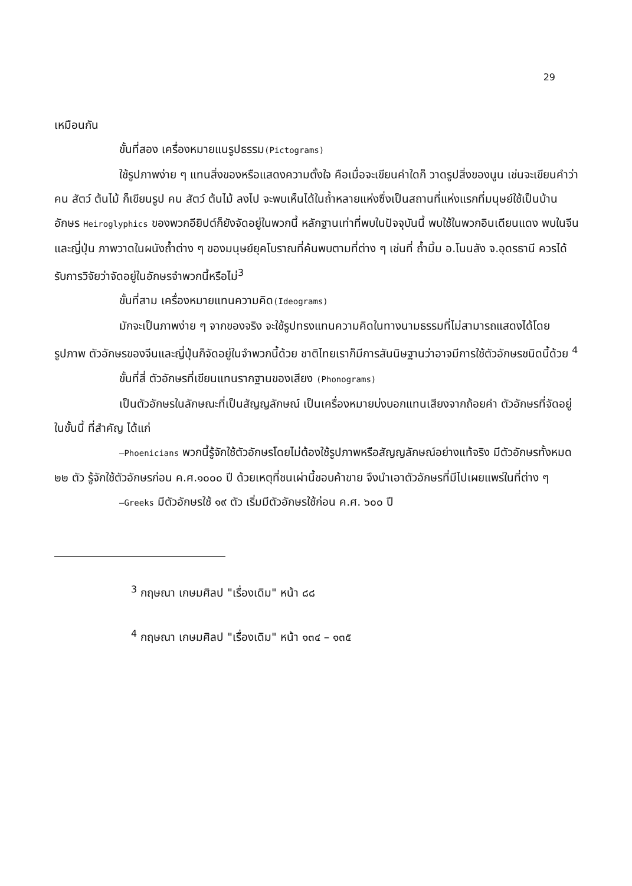29
เหมือนกัน
ขั้นที่สอง เครื่องหมายแนรูปธรรม(Pictograms)
ใช้รูปภาพง่าย ๆ แทนสิ่งของหรือแสดงความตั้งใจ คือเมื่อจะเขียนคำใดก็ วาดรูปสิ่งของนูน เช่นจะเขียนคำว่า คน สัตว์ ต้นไม้ ก็เขียนรูป คน สัตว์ ต้นไม้ ลงไป จะพบเห็นได้ในถ้ำหลายแห่งซึ่งเป็นสถานที่แห่งแรกที่มนุษย์ใช้เป็นบ้าน อักษร Heiroglyphics ของพวกอียิปต์ก็ยังจัดอยู่ในพวกนี้ หลักฐานเท่าที่พบในปัจจุบันนี้ พบใช้ในพวกอินเดียนแดง พบในจีนและญี่ปุ่น ภาพวาดในผนังถ้ำต่าง ๆ ของมนุษย์ยุคโบราณที่ค้นพบตามที่ต่าง ๆ เช่นที่ ถ้ำมิ้ม อ.โนนสัง จ.อุดรธานี ควรได้รับการวิจัยว่าจัดอยู่ในอักษรจำพวกนี้หรือไม่<sup>3</sup>
ขั้นที่สาม เครื่องหมายแทนความคิด(Ideograms)
มักจะเป็นภาพง่าย ๆ จากของจริง จะใช้รูปทรงแทนความคิดในทางนามธรรมที่ไม่สามารถแสดงได้โดยรูปภาพ ตัวอักษรของจีนและญี่ปุ่นก็จัดอยู่ในจำพวกนี้ด้วย ชาติไทยเราก็มีการสันนิษฐานว่าอาจมีการใช้ตัวอักษรชนิดนี้ด้วย <sup>4</sup>
ขั้นที่สี่ ตัวอักษรที่เขียนแทนรากฐานของเสียง (Phonograms)
เป็นตัวอักษรในลักษณะที่เป็นสัญญลักษณ์ เป็นเครื่องหมายบ่งบอกแทนเสียงจากถ้อยคำ ตัวอักษรที่จัดอยู่ในขั้นนี้ ที่สำคัญ ได้แก่
—Phoenicians พวกนี้รู้จักใช้ตัวอักษรโดยไม่ต้องใช้รูปภาพหรือสัญญลักษณ์อย่างแท้จริง มีตัวอักษรทั้งหมด ๒๒ ตัว รู้จักใช้ตัวอักษรก่อน ค.ศ.๑๐๐๐ ปี ด้วยเหตุที่ชนเผ่านี้ชอบค้าขาย จึงนำเอาตัวอักษรที่มีไปเผยแพร่ในที่ต่าง ๆ
—Greeks มีตัวอักษรใช้ ๑๙ ตัว เริ่มมีตัวอักษรใช้ก่อน ค.ศ. ๖๐๐ ปี
<sup>3</sup> กฤษณา เกษมศิลป "เรื่องเดิม" หน้า ๘๘
<sup>4</sup> กฤษณา เกษมศิลป "เรื่องเดิม" หน้า ๑๓๔ – ๑๓๕